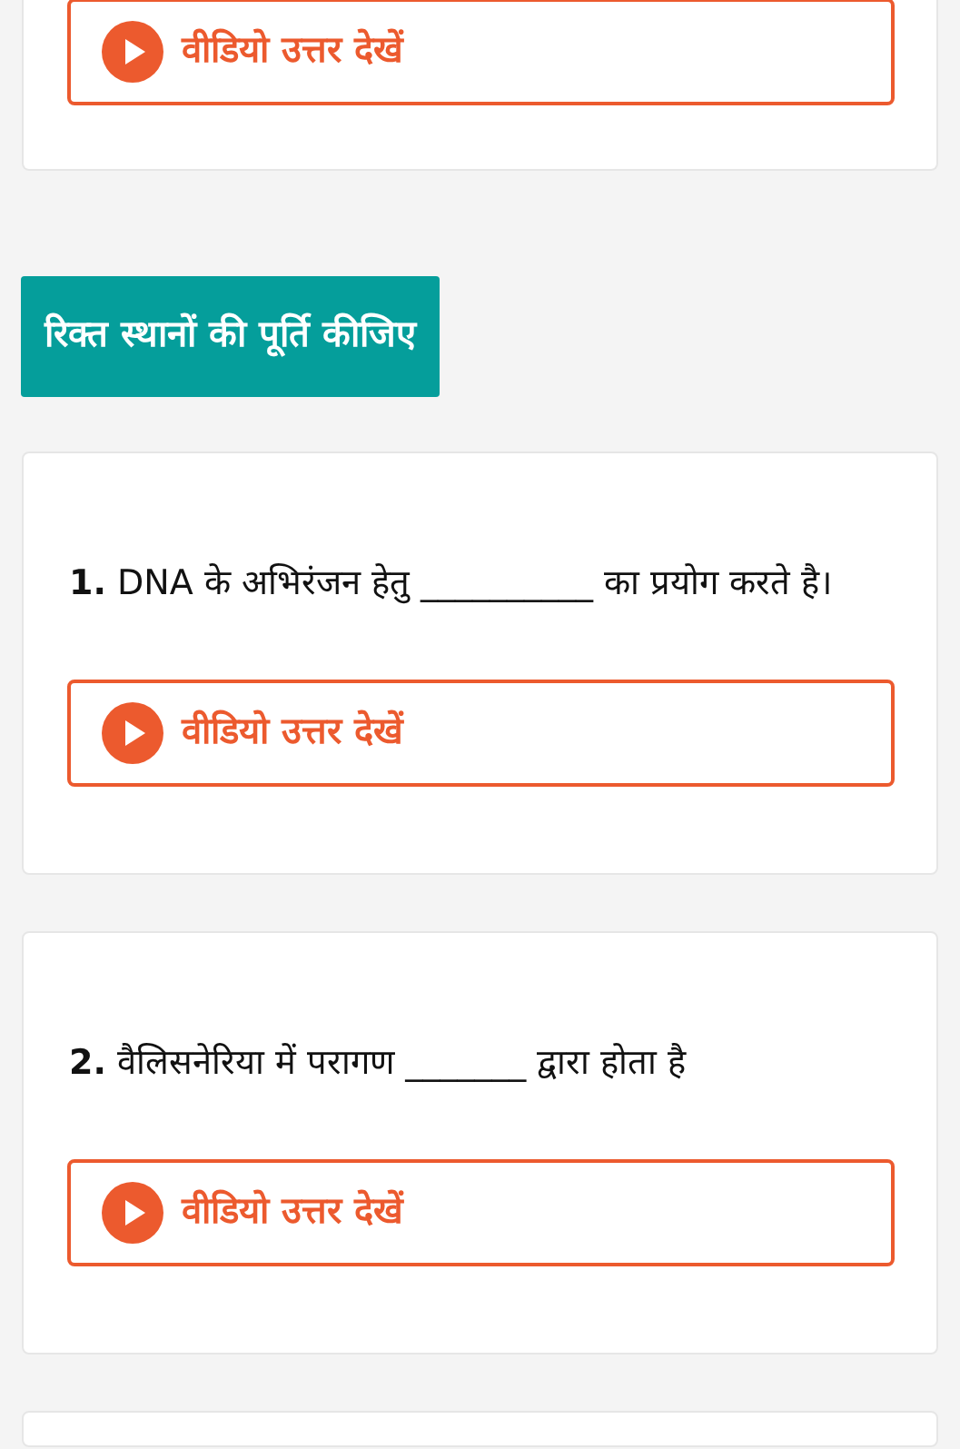वीडियो उत्तर देखें
रिक्त स्थानों की पूर्ति कीजिए
1. DNA के अभिरंजन हेतु __________ का प्रयोग करते है।
वीडियो उत्तर देखें
2. वैलिसनेरिया में परागण _______ द्वारा होता है
वीडियो उत्तर देखें